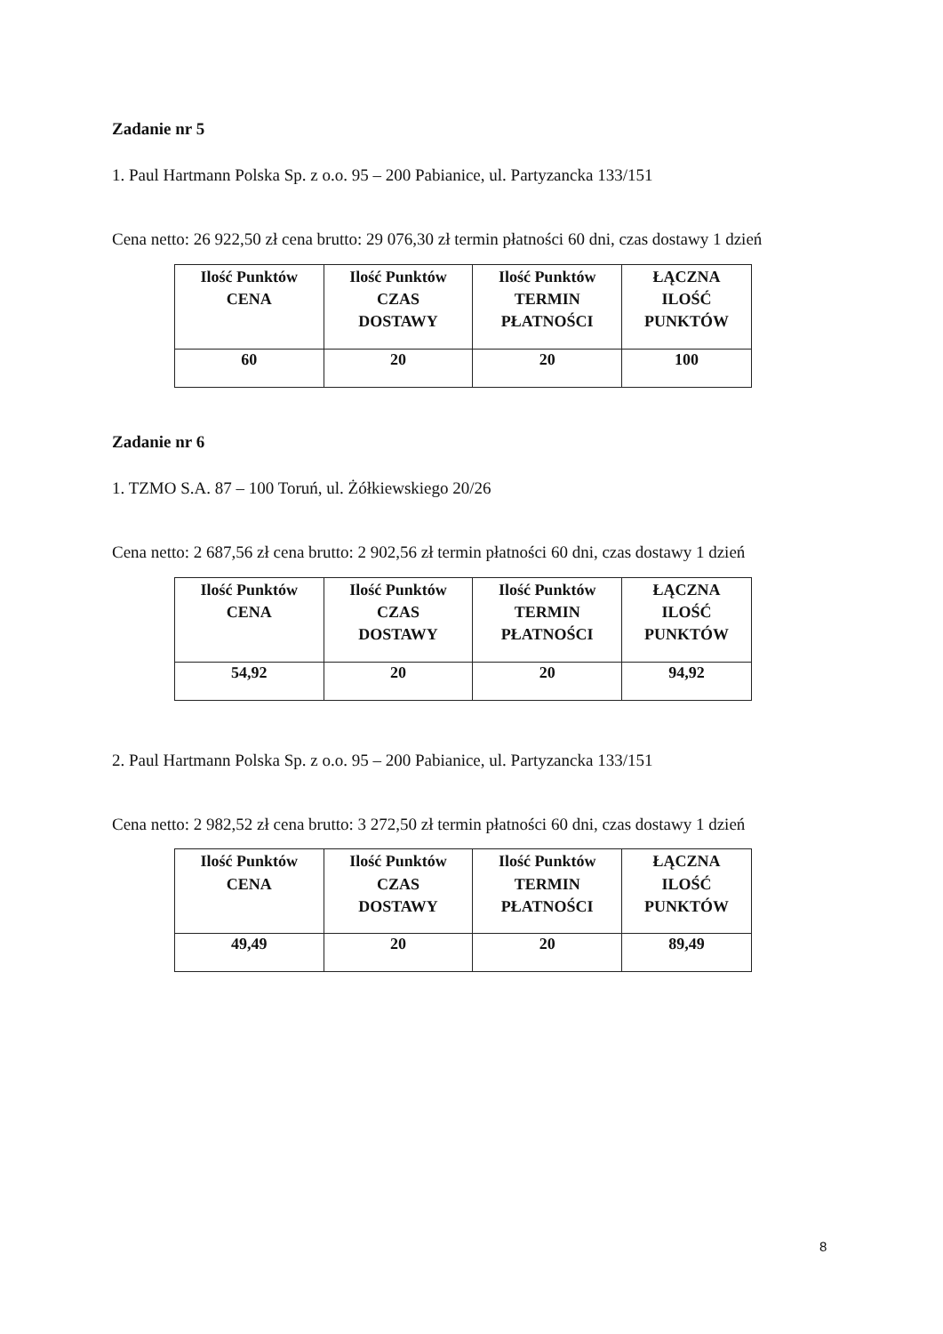Zadanie nr 5
1. Paul Hartmann Polska Sp. z o.o. 95 – 200 Pabianice, ul. Partyzancka 133/151
Cena netto: 26 922,50 zł cena brutto: 29 076,30 zł termin płatności 60 dni, czas dostawy 1 dzień
| Ilość Punktów CENA | Ilość Punktów CZAS DOSTAWY | Ilość Punktów TERMIN PŁATNOŚCI | ŁĄCZNA ILOŚĆ PUNKTÓW |
| 60 | 20 | 20 | 100 |
Zadanie nr 6
1. TZMO S.A. 87 – 100 Toruń, ul. Żółkiewskiego 20/26
Cena netto: 2 687,56 zł cena brutto: 2 902,56 zł termin płatności 60 dni, czas dostawy 1 dzień
| Ilość Punktów CENA | Ilość Punktów CZAS DOSTAWY | Ilość Punktów TERMIN PŁATNOŚCI | ŁĄCZNA ILOŚĆ PUNKTÓW |
| 54,92 | 20 | 20 | 94,92 |
2. Paul Hartmann Polska Sp. z o.o. 95 – 200 Pabianice, ul. Partyzancka 133/151
Cena netto: 2 982,52 zł cena brutto: 3 272,50 zł termin płatności 60 dni, czas dostawy 1 dzień
| Ilość Punktów CENA | Ilość Punktów CZAS DOSTAWY | Ilość Punktów TERMIN PŁATNOŚCI | ŁĄCZNA ILOŚĆ PUNKTÓW |
| 49,49 | 20 | 20 | 89,49 |
8